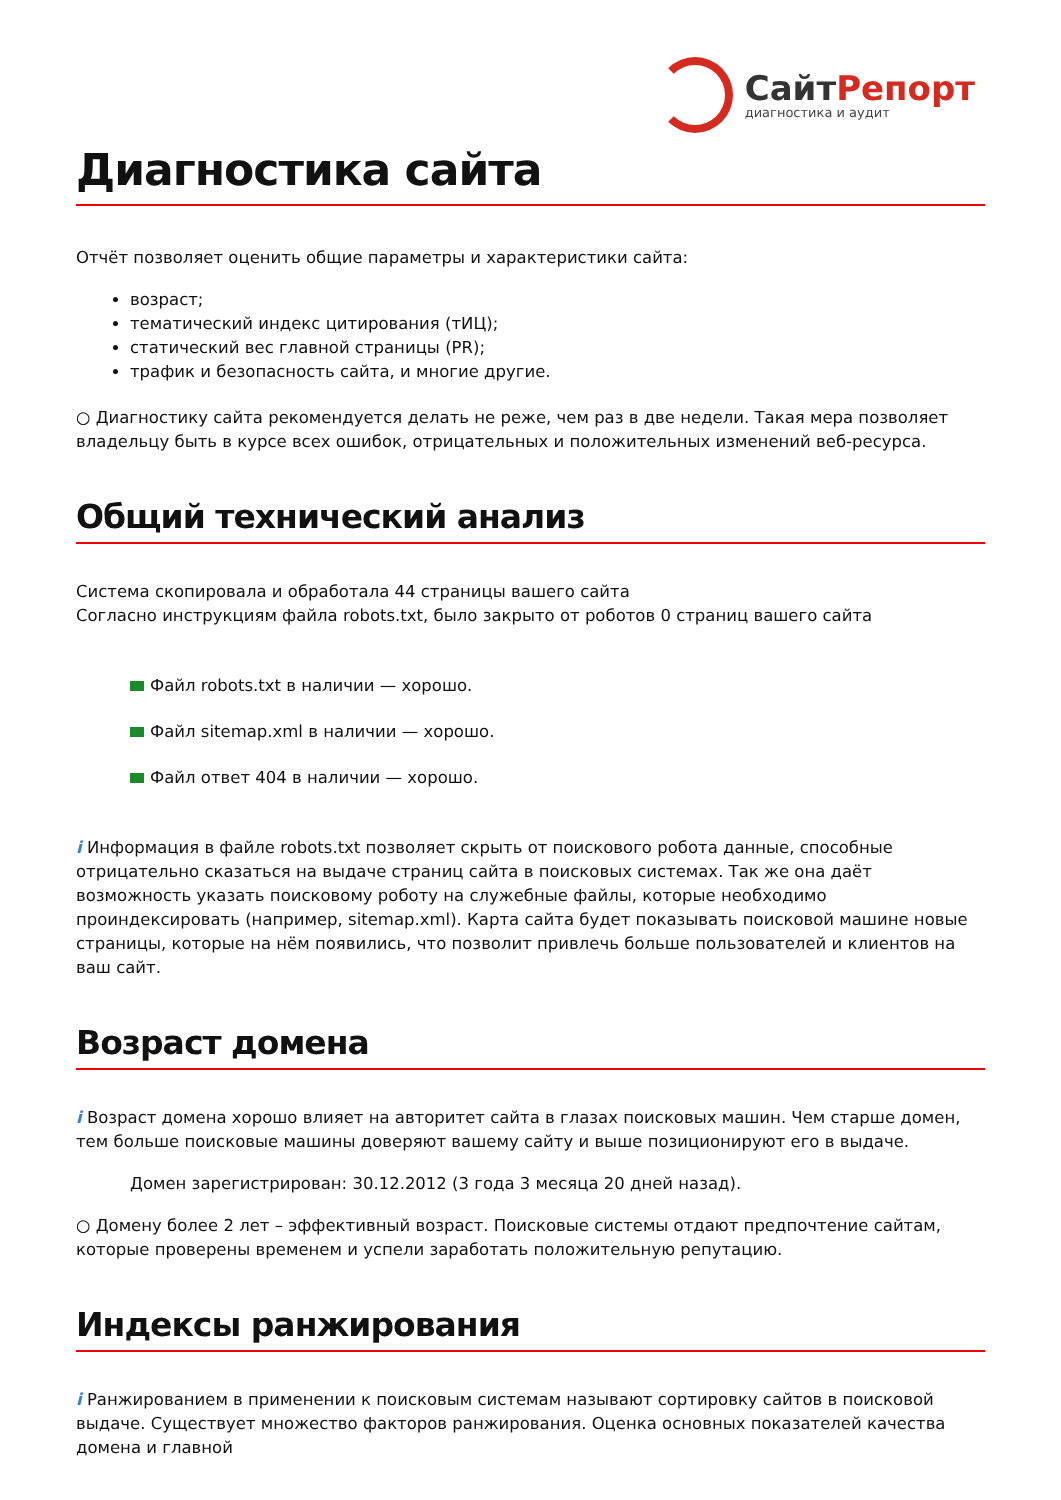СайтРепорт
диагностика и аудит
Диагностика сайта
Отчёт позволяет оценить общие параметры и характеристики сайта:
возраст;
тематический индекс цитирования (тИЦ);
статический вес главной страницы (PR);
трафик и безопасность сайта, и многие другие.
○ Диагностику сайта рекомендуется делать не реже, чем раз в две недели. Такая мера позволяет владельцу быть в курсе всех ошибок, отрицательных и положительных изменений веб-ресурса.
Общий технический анализ
Система скопировала и обработала 44 страницы вашего сайта
Согласно инструкциям файла robots.txt, было закрыто от роботов 0 страниц вашего сайта
Файл robots.txt в наличии — хорошо.
Файл sitemap.xml в наличии — хорошо.
Файл ответ 404 в наличии — хорошо.
i Информация в файле robots.txt позволяет скрыть от поискового робота данные, способные отрицательно сказаться на выдаче страниц сайта в поисковых системах. Так же она даёт возможность указать поисковому роботу на служебные файлы, которые необходимо проиндексировать (например, sitemap.xml). Карта сайта будет показывать поисковой машине новые страницы, которые на нём появились, что позволит привлечь больше пользователей и клиентов на ваш сайт.
Возраст домена
i Возраст домена хорошо влияет на авторитет сайта в глазах поисковых машин. Чем старше домен, тем больше поисковые машины доверяют вашему сайту и выше позиционируют его в выдаче.
Домен зарегистрирован: 30.12.2012 (3 года 3 месяца 20 дней назад).
○ Домену более 2 лет – эффективный возраст. Поисковые системы отдают предпочтение сайтам, которые проверены временем и успели заработать положительную репутацию.
Индексы ранжирования
i Ранжированием в применении к поисковым системам называют сортировку сайтов в поисковой выдаче. Существует множество факторов ранжирования. Оценка основных показателей качества домена и главной